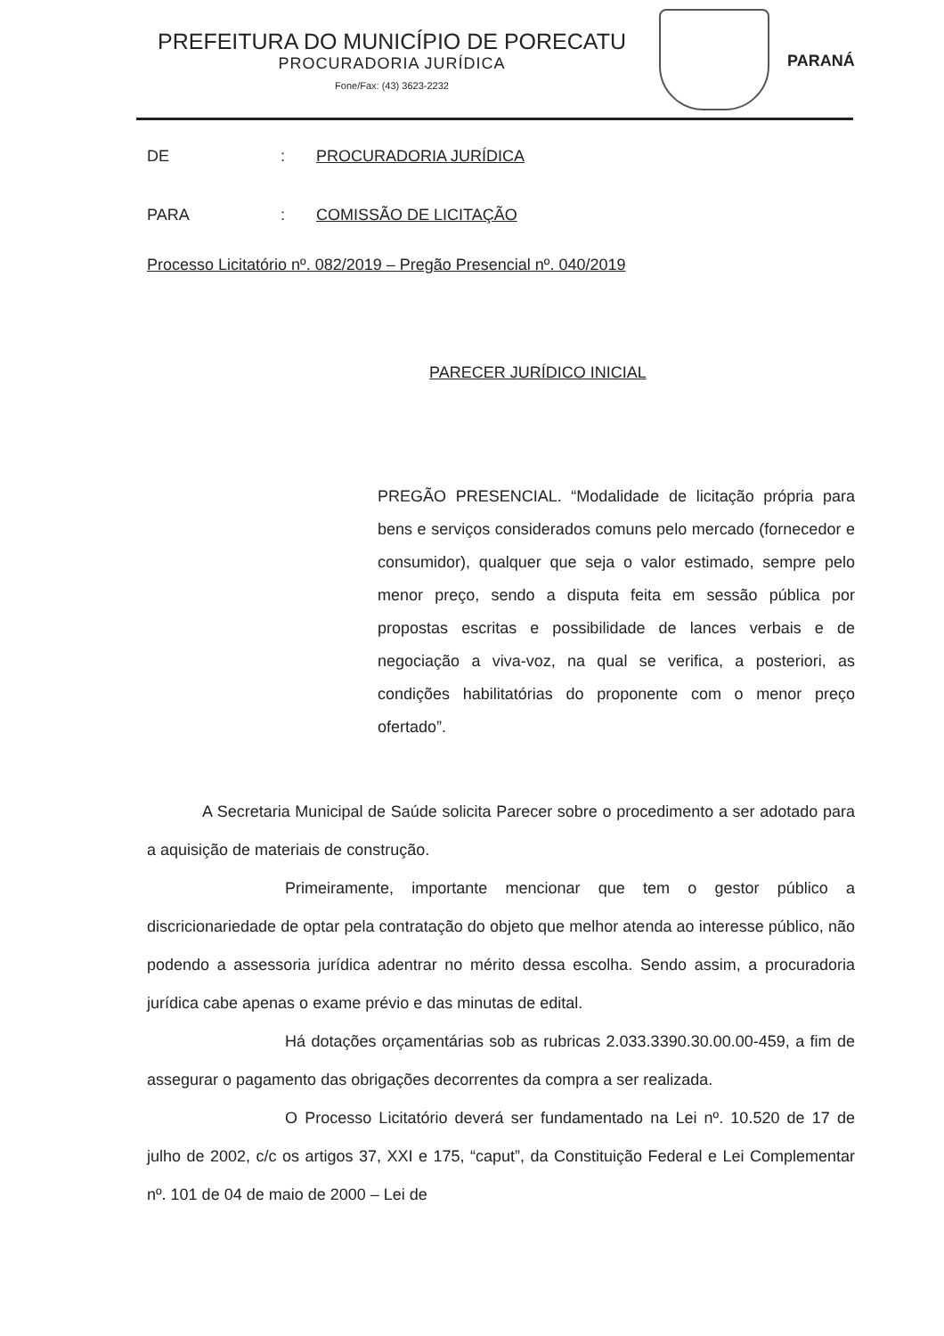PREFEITURA DO MUNICÍPIO DE PORECATU
PROCURADORIA JURÍDICA
Fone/Fax: (43) 3623-2232
PARANÁ
DE: PROCURADORIA JURÍDICA
PARA: COMISSÃO DE LICITAÇÃO
Processo Licitatório nº. 082/2019 – Pregão Presencial nº. 040/2019
PARECER JURÍDICO INICIAL
PREGÃO PRESENCIAL. “Modalidade de licitação própria para bens e serviços considerados comuns pelo mercado (fornecedor e consumidor), qualquer que seja o valor estimado, sempre pelo menor preço, sendo a disputa feita em sessão pública por propostas escritas e possibilidade de lances verbais e de negociação a viva-voz, na qual se verifica, a posteriori, as condições habilitatórias do proponente com o menor preço ofertado”.
A Secretaria Municipal de Saúde solicita Parecer sobre o procedimento a ser adotado para a aquisição de materiais de construção.
Primeiramente, importante mencionar que tem o gestor público a discricionariedade de optar pela contratação do objeto que melhor atenda ao interesse público, não podendo a assessoria jurídica adentrar no mérito dessa escolha. Sendo assim, a procuradoria jurídica cabe apenas o exame prévio e das minutas de edital.
Há dotações orçamentárias sob as rubricas 2.033.3390.30.00.00-459, a fim de assegurar o pagamento das obrigações decorrentes da compra a ser realizada.
O Processo Licitatório deverá ser fundamentado na Lei nº. 10.520 de 17 de julho de 2002, c/c os artigos 37, XXI e 175, “caput”, da Constituição Federal e Lei Complementar nº. 101 de 04 de maio de 2000 – Lei de